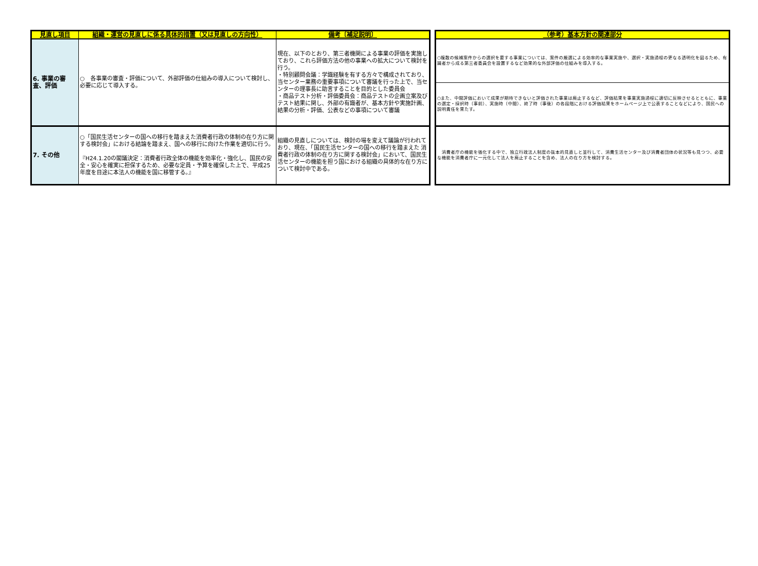| 見直し項目 | 組織・運営の見直しに係る具体的措置（又は見直しの方向性） | 備考〔補足説明〕 |
| --- | --- | --- |
| 6. 事業の審査、評価 | ○ 各事業の審査・評価について、外部評価の仕組みの導入について検討し、必要に応じて導入する。 | 現在、以下のとおり、第三者機関による事業の評価を実施しており、これら評価方法の他の事業への拡大について検討を行う。 ・特別顧問会議：学識経験を有する方々で構成されており、当センター業務の重要事項について審議を行った上で、当センターの理事長に助言することを目的とした委員会 ・商品テスト分析・評価委員会：商品テストの企画立案及びテスト結果に関し、外部の有識者が、基本方針や実施計画、結果の分析・評価、公表などの事項について審議 |
| 7. その他 | ○「国民生活センターの国への移行を踏まえた消費者行政の体制の在り方に関する検討会」における結論を踏まえ、国への移行に向けた作業を適切に行う。 『H24.1.20の閣議決定：消費者行政全体の機能を効率化・強化し、国民の安全・安心を確実に担保するため、必要な定員・予算を確保した上で、平成25年度を目途に本法人の機能を国に移管する。』 | 組織の見直しについては、検討の場を変えて議論が行われており、現在、「国民生活センターの国への移行を踏まえた 消費者行政の体制の在り方に関する検討会」において、国民生活センターの機能を担う国における組織の具体的な在り方について検討中である。 |
| （参考）基本方針の関連部分 |
| --- |
| ○複数の候補案件からの選択を要する事業については、案件の厳選による効率的な事業実施や、選択・実施過程の更なる透明化を図るため、有識者から成る第三者委員会を設置するなど効果的な外部評価の仕組みを導入する。 |
| ○また、中間評価において成果が期待できないと評価された事業は廃止するなど、評価結果を事業実施過程に適切に反映させるとともに、事業の選定・採択時（事前）、実施時（中間）、終了時（事後）の各段階における評価結果をホームページ上で公表することなどにより、国民への説明責任を果たす。 |
| 消費者庁の機能を強化する中で、独立行政法人制度の抜本的見直しと並行して、消費生活センター及び消費者団体の状況等も見つつ、必要な機能を消費者庁に一元化して法人を廃止することを含め、法人の在り方を検討する。 |